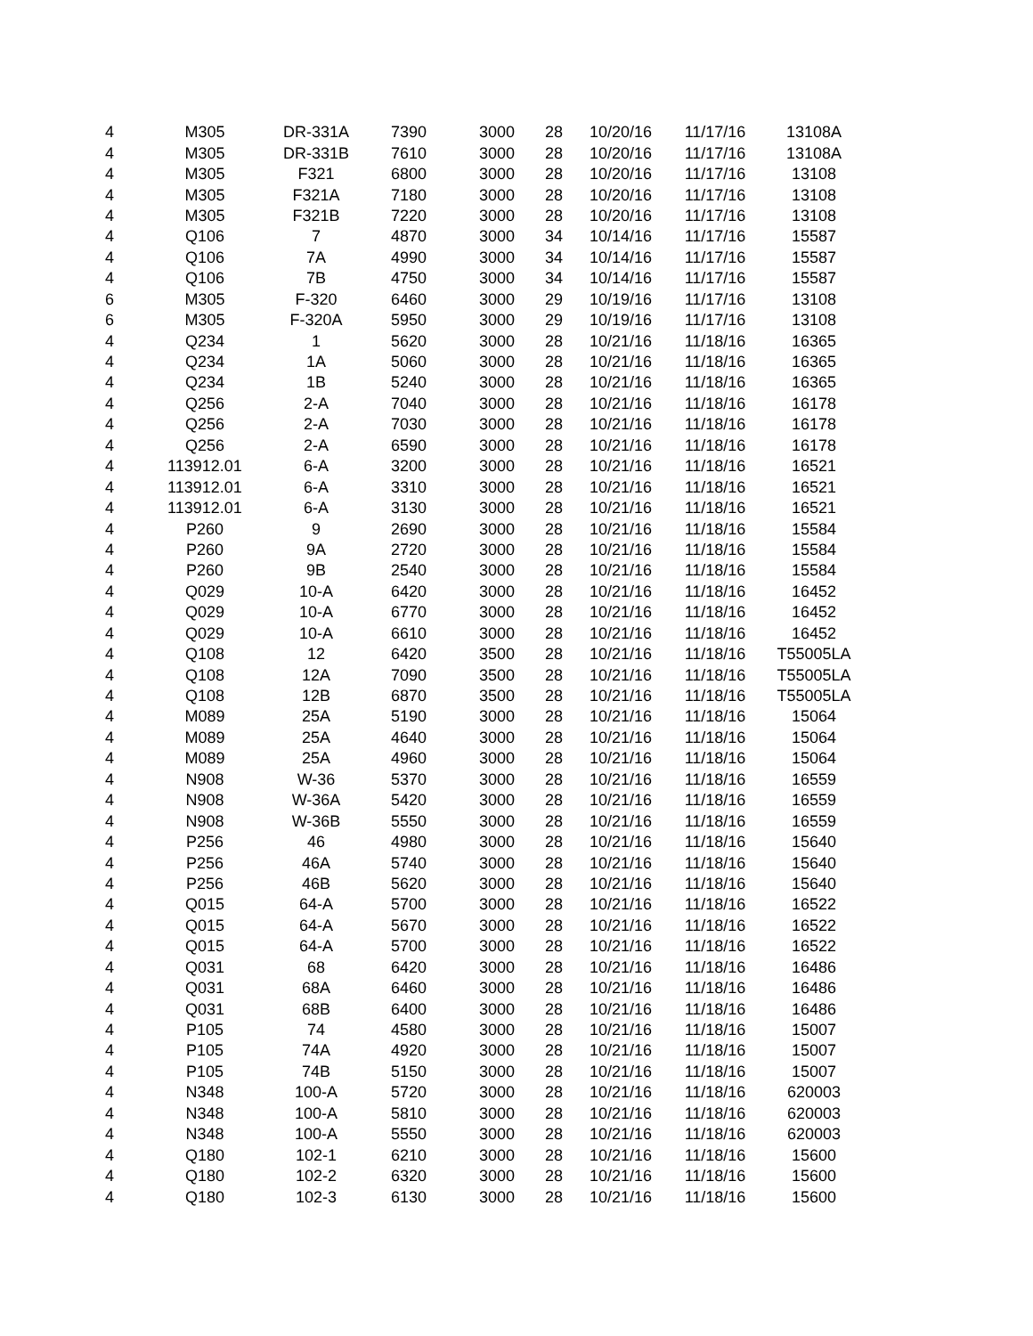| 4 | M305 | DR-331A | 7390 | 3000 | 28 | 10/20/16 | 11/17/16 | 13108A |
| 4 | M305 | DR-331B | 7610 | 3000 | 28 | 10/20/16 | 11/17/16 | 13108A |
| 4 | M305 | F321 | 6800 | 3000 | 28 | 10/20/16 | 11/17/16 | 13108 |
| 4 | M305 | F321A | 7180 | 3000 | 28 | 10/20/16 | 11/17/16 | 13108 |
| 4 | M305 | F321B | 7220 | 3000 | 28 | 10/20/16 | 11/17/16 | 13108 |
| 4 | Q106 | 7 | 4870 | 3000 | 34 | 10/14/16 | 11/17/16 | 15587 |
| 4 | Q106 | 7A | 4990 | 3000 | 34 | 10/14/16 | 11/17/16 | 15587 |
| 4 | Q106 | 7B | 4750 | 3000 | 34 | 10/14/16 | 11/17/16 | 15587 |
| 6 | M305 | F-320 | 6460 | 3000 | 29 | 10/19/16 | 11/17/16 | 13108 |
| 6 | M305 | F-320A | 5950 | 3000 | 29 | 10/19/16 | 11/17/16 | 13108 |
| 4 | Q234 | 1 | 5620 | 3000 | 28 | 10/21/16 | 11/18/16 | 16365 |
| 4 | Q234 | 1A | 5060 | 3000 | 28 | 10/21/16 | 11/18/16 | 16365 |
| 4 | Q234 | 1B | 5240 | 3000 | 28 | 10/21/16 | 11/18/16 | 16365 |
| 4 | Q256 | 2-A | 7040 | 3000 | 28 | 10/21/16 | 11/18/16 | 16178 |
| 4 | Q256 | 2-A | 7030 | 3000 | 28 | 10/21/16 | 11/18/16 | 16178 |
| 4 | Q256 | 2-A | 6590 | 3000 | 28 | 10/21/16 | 11/18/16 | 16178 |
| 4 | 113912.01 | 6-A | 3200 | 3000 | 28 | 10/21/16 | 11/18/16 | 16521 |
| 4 | 113912.01 | 6-A | 3310 | 3000 | 28 | 10/21/16 | 11/18/16 | 16521 |
| 4 | 113912.01 | 6-A | 3130 | 3000 | 28 | 10/21/16 | 11/18/16 | 16521 |
| 4 | P260 | 9 | 2690 | 3000 | 28 | 10/21/16 | 11/18/16 | 15584 |
| 4 | P260 | 9A | 2720 | 3000 | 28 | 10/21/16 | 11/18/16 | 15584 |
| 4 | P260 | 9B | 2540 | 3000 | 28 | 10/21/16 | 11/18/16 | 15584 |
| 4 | Q029 | 10-A | 6420 | 3000 | 28 | 10/21/16 | 11/18/16 | 16452 |
| 4 | Q029 | 10-A | 6770 | 3000 | 28 | 10/21/16 | 11/18/16 | 16452 |
| 4 | Q029 | 10-A | 6610 | 3000 | 28 | 10/21/16 | 11/18/16 | 16452 |
| 4 | Q108 | 12 | 6420 | 3500 | 28 | 10/21/16 | 11/18/16 | T55005LA |
| 4 | Q108 | 12A | 7090 | 3500 | 28 | 10/21/16 | 11/18/16 | T55005LA |
| 4 | Q108 | 12B | 6870 | 3500 | 28 | 10/21/16 | 11/18/16 | T55005LA |
| 4 | M089 | 25A | 5190 | 3000 | 28 | 10/21/16 | 11/18/16 | 15064 |
| 4 | M089 | 25A | 4640 | 3000 | 28 | 10/21/16 | 11/18/16 | 15064 |
| 4 | M089 | 25A | 4960 | 3000 | 28 | 10/21/16 | 11/18/16 | 15064 |
| 4 | N908 | W-36 | 5370 | 3000 | 28 | 10/21/16 | 11/18/16 | 16559 |
| 4 | N908 | W-36A | 5420 | 3000 | 28 | 10/21/16 | 11/18/16 | 16559 |
| 4 | N908 | W-36B | 5550 | 3000 | 28 | 10/21/16 | 11/18/16 | 16559 |
| 4 | P256 | 46 | 4980 | 3000 | 28 | 10/21/16 | 11/18/16 | 15640 |
| 4 | P256 | 46A | 5740 | 3000 | 28 | 10/21/16 | 11/18/16 | 15640 |
| 4 | P256 | 46B | 5620 | 3000 | 28 | 10/21/16 | 11/18/16 | 15640 |
| 4 | Q015 | 64-A | 5700 | 3000 | 28 | 10/21/16 | 11/18/16 | 16522 |
| 4 | Q015 | 64-A | 5670 | 3000 | 28 | 10/21/16 | 11/18/16 | 16522 |
| 4 | Q015 | 64-A | 5700 | 3000 | 28 | 10/21/16 | 11/18/16 | 16522 |
| 4 | Q031 | 68 | 6420 | 3000 | 28 | 10/21/16 | 11/18/16 | 16486 |
| 4 | Q031 | 68A | 6460 | 3000 | 28 | 10/21/16 | 11/18/16 | 16486 |
| 4 | Q031 | 68B | 6400 | 3000 | 28 | 10/21/16 | 11/18/16 | 16486 |
| 4 | P105 | 74 | 4580 | 3000 | 28 | 10/21/16 | 11/18/16 | 15007 |
| 4 | P105 | 74A | 4920 | 3000 | 28 | 10/21/16 | 11/18/16 | 15007 |
| 4 | P105 | 74B | 5150 | 3000 | 28 | 10/21/16 | 11/18/16 | 15007 |
| 4 | N348 | 100-A | 5720 | 3000 | 28 | 10/21/16 | 11/18/16 | 620003 |
| 4 | N348 | 100-A | 5810 | 3000 | 28 | 10/21/16 | 11/18/16 | 620003 |
| 4 | N348 | 100-A | 5550 | 3000 | 28 | 10/21/16 | 11/18/16 | 620003 |
| 4 | Q180 | 102-1 | 6210 | 3000 | 28 | 10/21/16 | 11/18/16 | 15600 |
| 4 | Q180 | 102-2 | 6320 | 3000 | 28 | 10/21/16 | 11/18/16 | 15600 |
| 4 | Q180 | 102-3 | 6130 | 3000 | 28 | 10/21/16 | 11/18/16 | 15600 |